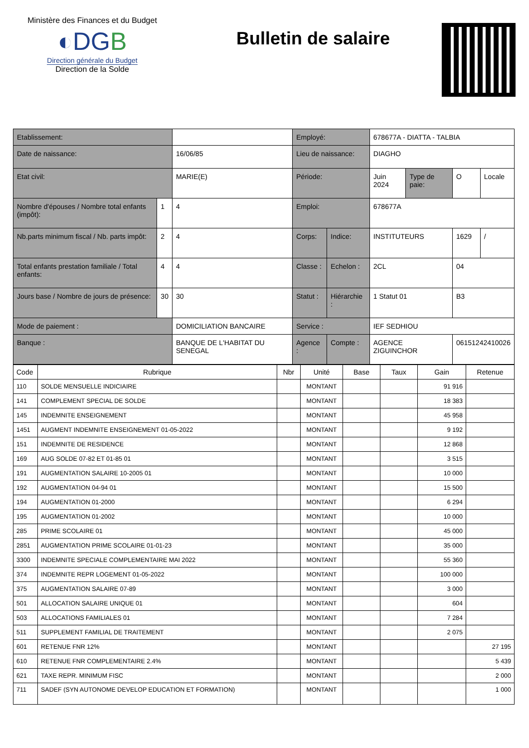Ministère des Finances et du Budget
◐DGB
Direction générale du Budget
Direction de la Solde
Bulletin de salaire
| Etablissement: | | | | Employé: | | 678677A - DIATTA - TALBIA | | | |
| Date de naissance: | | | 16/06/85 | Lieu de naissance: | | DIAGHO | | | |
| Etat civil: | | | MARIE(E) | Période: | | Juin 2024 | Type de paie: | O | Locale |
| Nombre d'épouses / Nombre total enfants (impôt): | 1 | 4 | | Emploi: | | 678677A | | | |
| Nb.parts minimum fiscal / Nb. parts impôt: | 2 | 4 | | Corps: | Indice: | INSTITUTEURS | | 1629 | / |
| Total enfants prestation familiale / Total enfants: | 4 | 4 | | Classe : | Echelon : | 2CL | | 04 | |
| Jours base / Nombre de jours de présence: | 30 | 30 | | Statut : | Hiérarchie : | 1 Statut 01 | | B3 | |
| Mode de paiement : | | | DOMICILIATION BANCAIRE | Service : | | IEF SEDHIOU | | | |
| Banque : | | | BANQUE DE L'HABITAT DU SENEGAL | Agence : | Compte : | AGENCE ZIGUINCHOR | | 06151242410026 | |
| Code | Rubrique | Nbr | Unité | Base | Taux | Gain | Retenue |
| --- | --- | --- | --- | --- | --- | --- | --- |
| 110 | SOLDE MENSUELLE INDICIAIRE | | MONTANT | | | 91 916 | |
| 141 | COMPLEMENT SPECIAL DE SOLDE | | MONTANT | | | 18 383 | |
| 145 | INDEMNITE ENSEIGNEMENT | | MONTANT | | | 45 958 | |
| 1451 | AUGMENT INDEMNITE ENSEIGNEMENT 01-05-2022 | | MONTANT | | | 9 192 | |
| 151 | INDEMNITE DE RESIDENCE | | MONTANT | | | 12 868 | |
| 169 | AUG SOLDE 07-82 ET 01-85 01 | | MONTANT | | | 3 515 | |
| 191 | AUGMENTATION SALAIRE 10-2005 01 | | MONTANT | | | 10 000 | |
| 192 | AUGMENTATION 04-94 01 | | MONTANT | | | 15 500 | |
| 194 | AUGMENTATION 01-2000 | | MONTANT | | | 6 294 | |
| 195 | AUGMENTATION 01-2002 | | MONTANT | | | 10 000 | |
| 285 | PRIME SCOLAIRE 01 | | MONTANT | | | 45 000 | |
| 2851 | AUGMENTATION PRIME SCOLAIRE 01-01-23 | | MONTANT | | | 35 000 | |
| 3300 | INDEMNITE SPECIALE COMPLEMENTAIRE MAI 2022 | | MONTANT | | | 55 360 | |
| 374 | INDEMNITE REPR LOGEMENT 01-05-2022 | | MONTANT | | | 100 000 | |
| 375 | AUGMENTATION SALAIRE 07-89 | | MONTANT | | | 3 000 | |
| 501 | ALLOCATION SALAIRE UNIQUE 01 | | MONTANT | | | 604 | |
| 503 | ALLOCATIONS FAMILIALES 01 | | MONTANT | | | 7 284 | |
| 511 | SUPPLEMENT FAMILIAL DE TRAITEMENT | | MONTANT | | | 2 075 | |
| 601 | RETENUE FNR 12% | | MONTANT | | | | 27 195 |
| 610 | RETENUE FNR COMPLEMENTAIRE 2.4% | | MONTANT | | | | 5 439 |
| 621 | TAXE REPR. MINIMUM FISC | | MONTANT | | | | 2 000 |
| 711 | SADEF (SYN AUTONOME DEVELOP EDUCATION ET FORMATION) | | MONTANT | | | | 1 000 |